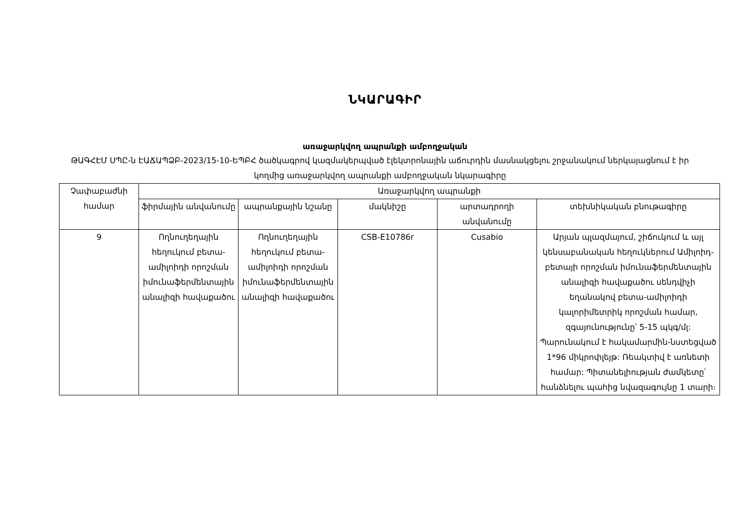ՆԿԱՐԱԳԻՐ
առաջարկվող ապրանքի ամբողջական
ԹԱԳՀԷՄ ՍՊԸ-ն ԷԱՃԱՊՁԲ-2023/15-10-ԵՊԲՀ ծածկագրով կազմակերպված էլեկտրոնային աճուրդին մասնակցելու շրջանակում ներկայացնում է իր կողմից առաջարկվող ապրանքի ամբողջական նկարագիրը
| Չափաբաժնի համար | Առաջարկվող ապրանքի | | | | |
| --- | --- | --- | --- | --- | --- |
| | ֆիրմային անվանումը | ապրանքային նշանը | մակնիշը | արտադրողի անվանումը | տեխնիկական բնութագիրը |
| 9 | Ողնուղեղային հեղուկում բետա-ամիլոիդի որոշման իմունաֆերմենտային անալիզի հավաքածու | Ողնուղեղային հեղուկում բետա-ամիլոիդի որոշման իմունաֆերմենտային անալիզի հավաքածու | CSB-E10786r | Cusabio | Արյան պլազմայում, շիճուկում և այլ կենսաբանական հեղուկներում Ամիլոիդ-բետայի որոշման իմունաֆերմենտային անալիզի հավաքածու սենդվիչի եղանակով բետա-ամիլոիդի կալորիմետրիկ որոշման համար, զգայունությունը՝ 5-15 պկգ/մլ: Պարունակում է հակամարմին-նստեցված 1*96 միկրոփլեյթ: Ռեակտիվ է առնետի համար: Պիտանելիության ժամկետը՝ հանձնելու պահից նվազագույնը 1 տարի։ |